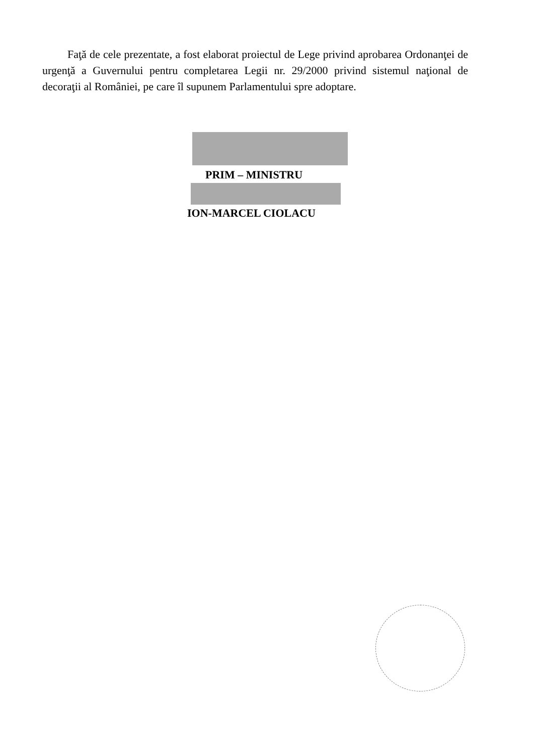Faţă de cele prezentate, a fost elaborat proiectul de Lege privind aprobarea Ordonanţei de urgenţă a Guvernului pentru completarea Legii nr. 29/2000 privind sistemul naţional de decoraţii al României, pe care îl supunem Parlamentului spre adoptare.
PRIM – MINISTRU
ION-MARCEL CIOLACU